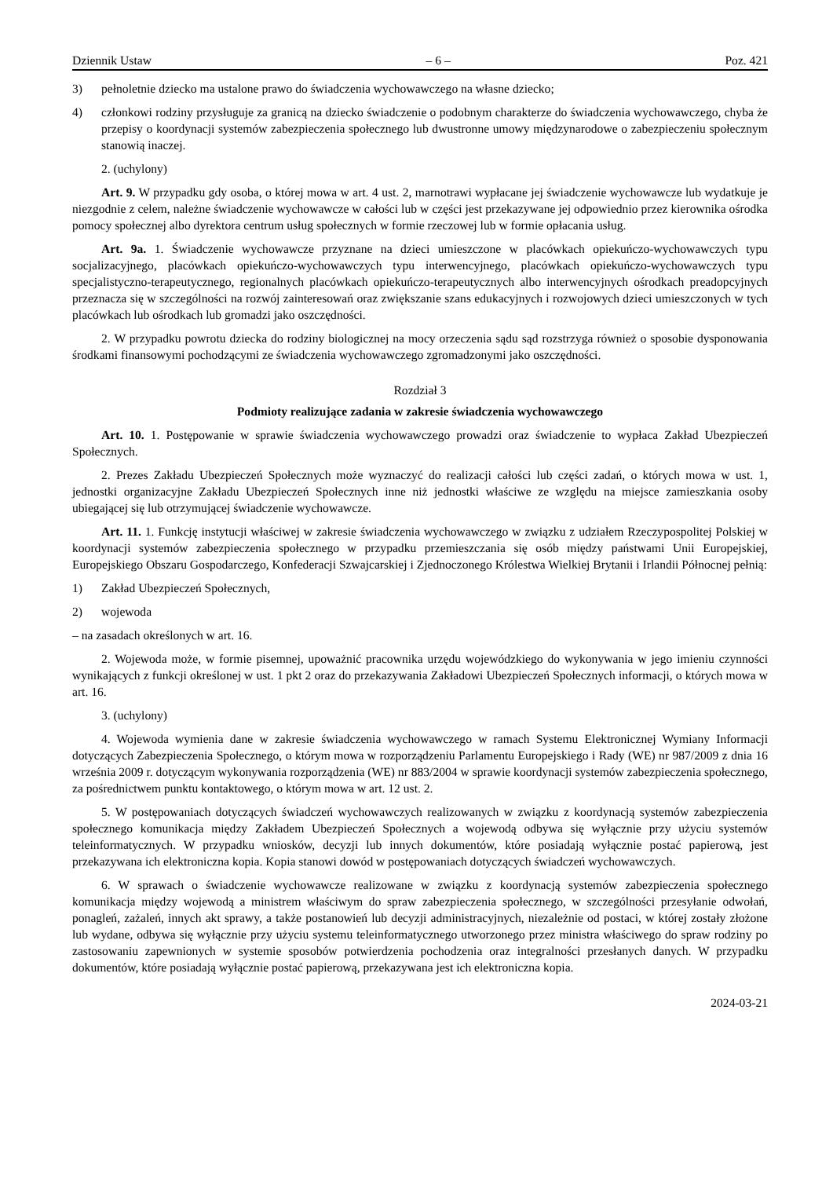Dziennik Ustaw – 6 – Poz. 421
3) pełnoletnie dziecko ma ustalone prawo do świadczenia wychowawczego na własne dziecko;
4) członkowi rodziny przysługuje za granicą na dziecko świadczenie o podobnym charakterze do świadczenia wychowawczego, chyba że przepisy o koordynacji systemów zabezpieczenia społecznego lub dwustronne umowy międzynarodowe o zabezpieczeniu społecznym stanowią inaczej.
2. (uchylony)
Art. 9. W przypadku gdy osoba, o której mowa w art. 4 ust. 2, marnotrawi wypłacane jej świadczenie wychowawcze lub wydatkuje je niezgodnie z celem, należne świadczenie wychowawcze w całości lub w części jest przekazywane jej odpowiednio przez kierownika ośrodka pomocy społecznej albo dyrektora centrum usług społecznych w formie rzeczowej lub w formie opłacania usług.
Art. 9a. 1. Świadczenie wychowawcze przyznane na dzieci umieszczone w placówkach opiekuńczo-wychowawczych typu socjalizacyjnego, placówkach opiekuńczo-wychowawczych typu interwencyjnego, placówkach opiekuńczo-wychowawczych typu specjalistyczno-terapeutycznego, regionalnych placówkach opiekuńczo-terapeutycznych albo interwencyjnych ośrodkach preadopcyjnych przeznacza się w szczególności na rozwój zainteresowań oraz zwiększanie szans edukacyjnych i rozwojowych dzieci umieszczonych w tych placówkach lub ośrodkach lub gromadzi jako oszczędności.
2. W przypadku powrotu dziecka do rodziny biologicznej na mocy orzeczenia sądu sąd rozstrzyga również o sposobie dysponowania środkami finansowymi pochodzącymi ze świadczenia wychowawczego zgromadzonymi jako oszczędności.
Rozdział 3
Podmioty realizujące zadania w zakresie świadczenia wychowawczego
Art. 10. 1. Postępowanie w sprawie świadczenia wychowawczego prowadzi oraz świadczenie to wypłaca Zakład Ubezpieczeń Społecznych.
2. Prezes Zakładu Ubezpieczeń Społecznych może wyznaczyć do realizacji całości lub części zadań, o których mowa w ust. 1, jednostki organizacyjne Zakładu Ubezpieczeń Społecznych inne niż jednostki właściwe ze względu na miejsce zamieszkania osoby ubiegającej się lub otrzymującej świadczenie wychowawcze.
Art. 11. 1. Funkcję instytucji właściwej w zakresie świadczenia wychowawczego w związku z udziałem Rzeczypospolitej Polskiej w koordynacji systemów zabezpieczenia społecznego w przypadku przemieszczania się osób między państwami Unii Europejskiej, Europejskiego Obszaru Gospodarczego, Konfederacji Szwajcarskiej i Zjednoczonego Królestwa Wielkiej Brytanii i Irlandii Północnej pełnią:
1) Zakład Ubezpieczeń Społecznych,
2) wojewoda
– na zasadach określonych w art. 16.
2. Wojewoda może, w formie pisemnej, upoważnić pracownika urzędu wojewódzkiego do wykonywania w jego imieniu czynności wynikających z funkcji określonej w ust. 1 pkt 2 oraz do przekazywania Zakładowi Ubezpieczeń Społecznych informacji, o których mowa w art. 16.
3. (uchylony)
4. Wojewoda wymienia dane w zakresie świadczenia wychowawczego w ramach Systemu Elektronicznej Wymiany Informacji dotyczących Zabezpieczenia Społecznego, o którym mowa w rozporządzeniu Parlamentu Europejskiego i Rady (WE) nr 987/2009 z dnia 16 września 2009 r. dotyczącym wykonywania rozporządzenia (WE) nr 883/2004 w sprawie koordynacji systemów zabezpieczenia społecznego, za pośrednictwem punktu kontaktowego, o którym mowa w art. 12 ust. 2.
5. W postępowaniach dotyczących świadczeń wychowawczych realizowanych w związku z koordynacją systemów zabezpieczenia społecznego komunikacja między Zakładem Ubezpieczeń Społecznych a wojewodą odbywa się wyłącznie przy użyciu systemów teleinformatycznych. W przypadku wniosków, decyzji lub innych dokumentów, które posiadają wyłącznie postać papierową, jest przekazywana ich elektroniczna kopia. Kopia stanowi dowód w postępowaniach dotyczących świadczeń wychowawczych.
6. W sprawach o świadczenie wychowawcze realizowane w związku z koordynacją systemów zabezpieczenia społecznego komunikacja między wojewodą a ministrem właściwym do spraw zabezpieczenia społecznego, w szczególności przesyłanie odwołań, ponagleń, zażaleń, innych akt sprawy, a także postanowień lub decyzji administracyjnych, niezależnie od postaci, w której zostały złożone lub wydane, odbywa się wyłącznie przy użyciu systemu teleinformatycznego utworzonego przez ministra właściwego do spraw rodziny po zastosowaniu zapewnionych w systemie sposobów potwierdzenia pochodzenia oraz integralności przesłanych danych. W przypadku dokumentów, które posiadają wyłącznie postać papierową, przekazywana jest ich elektroniczna kopia.
2024-03-21